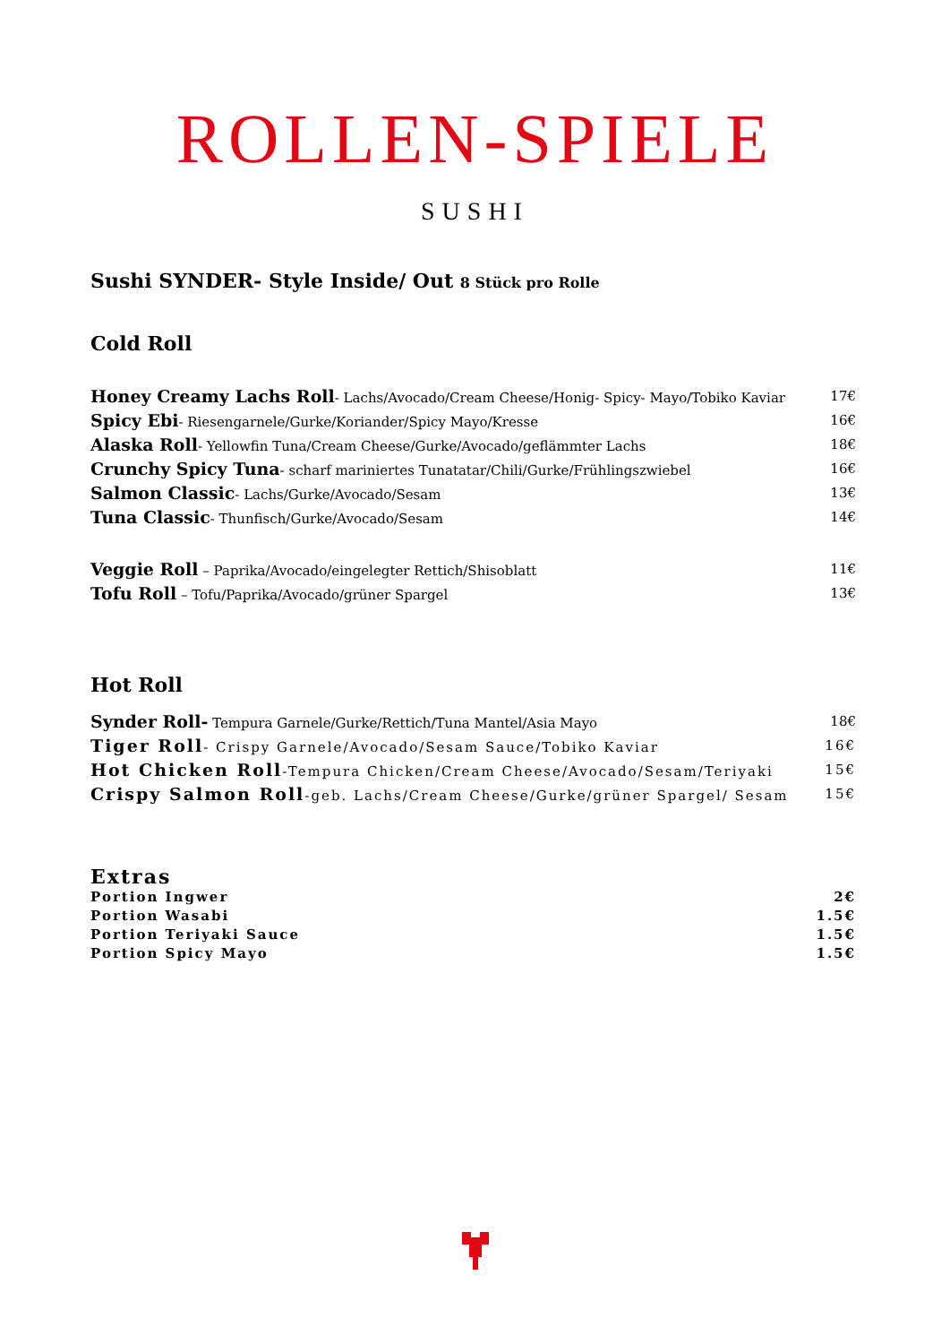ROLLEN-SPIELE
SUSHI
Sushi SYNDER- Style Inside/ Out 8 Stück pro Rolle
Cold Roll
Honey Creamy Lachs Roll- Lachs/Avocado/Cream Cheese/Honig- Spicy- Mayo/Tobiko Kaviar 17€
Spicy Ebi- Riesengarnele/Gurke/Koriander/Spicy Mayo/Kresse 16€
Alaska Roll- Yellowfin Tuna/Cream Cheese/Gurke/Avocado/geflämmter Lachs 18€
Crunchy Spicy Tuna- scharf mariniertes Tunatatar/Chili/Gurke/Frühlingszwiebel 16€
Salmon Classic- Lachs/Gurke/Avocado/Sesam 13€
Tuna Classic- Thunfisch/Gurke/Avocado/Sesam 14€
Veggie Roll – Paprika/Avocado/eingelegter Rettich/Shisoblatt 11€
Tofu Roll – Tofu/Paprika/Avocado/grüner Spargel 13€
Hot Roll
Synder Roll- Tempura Garnele/Gurke/Rettich/Tuna Mantel/Asia Mayo 18€
Tiger Roll- Crispy Garnele/Avocado/Sesam Sauce/Tobiko Kaviar 16€
Hot Chicken Roll-Tempura Chicken/Cream Cheese/Avocado/Sesam/Teriyaki 15€
Crispy Salmon Roll-geb. Lachs/Cream Cheese/Gurke/grüner Spargel/ Sesam 15€
Extras
Portion Ingwer 2€
Portion Wasabi 1.5€
Portion Teriyaki Sauce 1.5€
Portion Spicy Mayo 1.5€